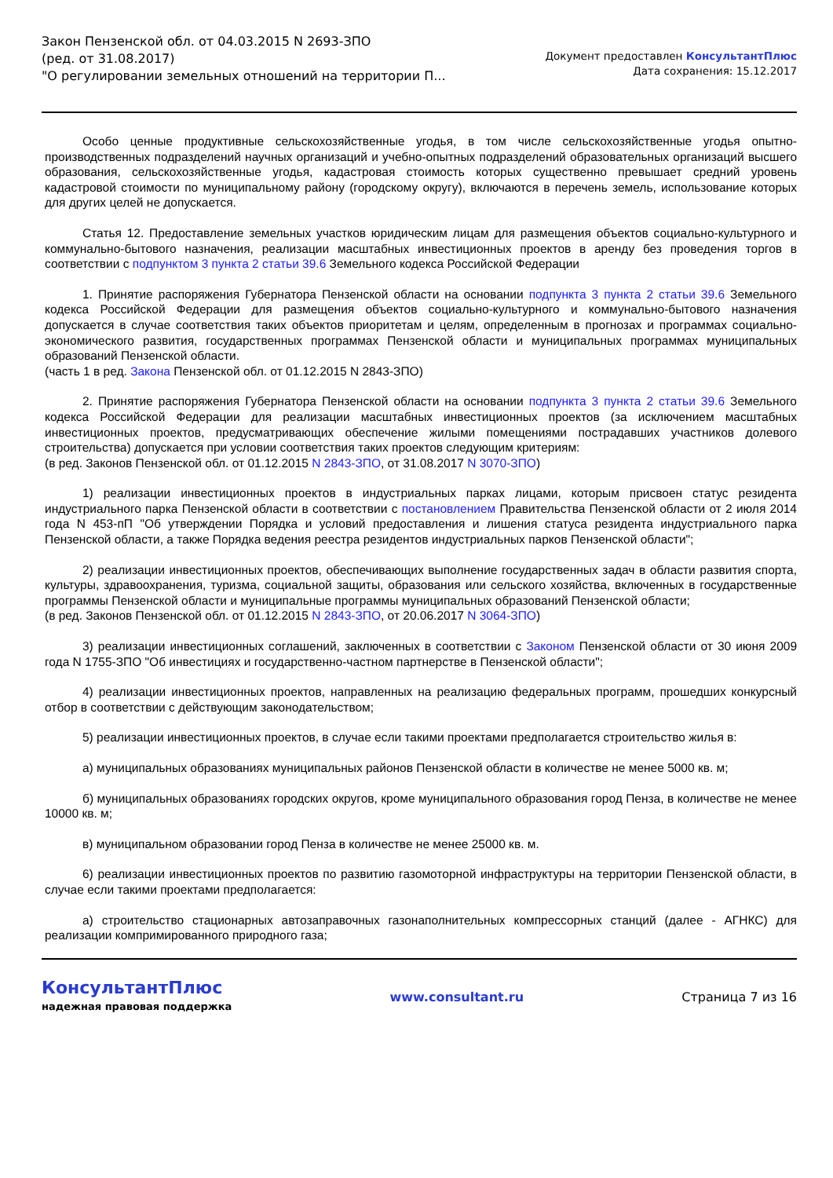Закон Пензенской обл. от 04.03.2015 N 2693-ЗПО
(ред. от 31.08.2017)
"О регулировании земельных отношений на территории П...
Документ предоставлен КонсультантПлюс
Дата сохранения: 15.12.2017
Особо ценные продуктивные сельскохозяйственные угодья, в том числе сельскохозяйственные угодья опытно-производственных подразделений научных организаций и учебно-опытных подразделений образовательных организаций высшего образования, сельскохозяйственные угодья, кадастровая стоимость которых существенно превышает средний уровень кадастровой стоимости по муниципальному району (городскому округу), включаются в перечень земель, использование которых для других целей не допускается.
Статья 12. Предоставление земельных участков юридическим лицам для размещения объектов социально-культурного и коммунально-бытового назначения, реализации масштабных инвестиционных проектов в аренду без проведения торгов в соответствии с подпунктом 3 пункта 2 статьи 39.6 Земельного кодекса Российской Федерации
1. Принятие распоряжения Губернатора Пензенской области на основании подпункта 3 пункта 2 статьи 39.6 Земельного кодекса Российской Федерации для размещения объектов социально-культурного и коммунально-бытового назначения допускается в случае соответствия таких объектов приоритетам и целям, определенным в прогнозах и программах социально-экономического развития, государственных программах Пензенской области и муниципальных программах муниципальных образований Пензенской области.
(часть 1 в ред. Закона Пензенской обл. от 01.12.2015 N 2843-ЗПО)
2. Принятие распоряжения Губернатора Пензенской области на основании подпункта 3 пункта 2 статьи 39.6 Земельного кодекса Российской Федерации для реализации масштабных инвестиционных проектов (за исключением масштабных инвестиционных проектов, предусматривающих обеспечение жилыми помещениями пострадавших участников долевого строительства) допускается при условии соответствия таких проектов следующим критериям:
(в ред. Законов Пензенской обл. от 01.12.2015 N 2843-ЗПО, от 31.08.2017 N 3070-ЗПО)
1) реализации инвестиционных проектов в индустриальных парках лицами, которым присвоен статус резидента индустриального парка Пензенской области в соответствии с постановлением Правительства Пензенской области от 2 июля 2014 года N 453-пП "Об утверждении Порядка и условий предоставления и лишения статуса резидента индустриального парка Пензенской области, а также Порядка ведения реестра резидентов индустриальных парков Пензенской области";
2) реализации инвестиционных проектов, обеспечивающих выполнение государственных задач в области развития спорта, культуры, здравоохранения, туризма, социальной защиты, образования или сельского хозяйства, включенных в государственные программы Пензенской области и муниципальные программы муниципальных образований Пензенской области;
(в ред. Законов Пензенской обл. от 01.12.2015 N 2843-ЗПО, от 20.06.2017 N 3064-ЗПО)
3) реализации инвестиционных соглашений, заключенных в соответствии с Законом Пензенской области от 30 июня 2009 года N 1755-ЗПО "Об инвестициях и государственно-частном партнерстве в Пензенской области";
4) реализации инвестиционных проектов, направленных на реализацию федеральных программ, прошедших конкурсный отбор в соответствии с действующим законодательством;
5) реализации инвестиционных проектов, в случае если такими проектами предполагается строительство жилья в:
а) муниципальных образованиях муниципальных районов Пензенской области в количестве не менее 5000 кв. м;
б) муниципальных образованиях городских округов, кроме муниципального образования город Пенза, в количестве не менее 10000 кв. м;
в) муниципальном образовании город Пенза в количестве не менее 25000 кв. м.
6) реализации инвестиционных проектов по развитию газомоторной инфраструктуры на территории Пензенской области, в случае если такими проектами предполагается:
а) строительство стационарных автозаправочных газонаполнительных компрессорных станций (далее - АГНКС) для реализации компримированного природного газа;
КонсультантПлюс
надежная правовая поддержка
www.consultant.ru Страница 7 из 16